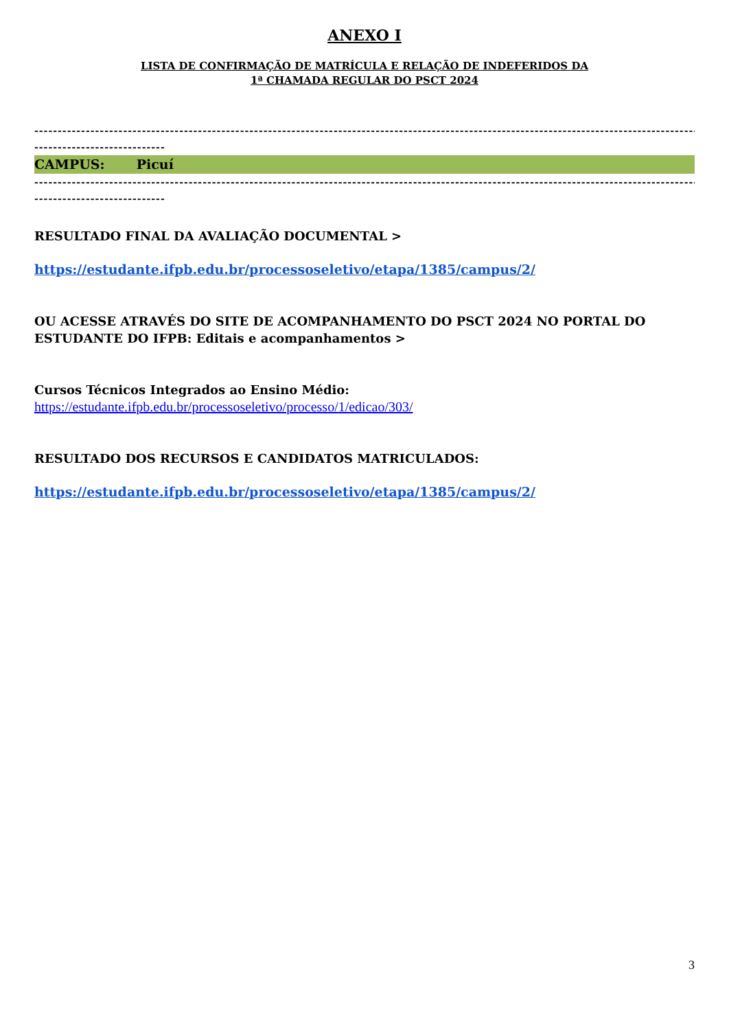ANEXO I
LISTA DE CONFIRMAÇÃO DE MATRÍCULA E RELAÇÃO DE INDEFERIDOS DA
1ª CHAMADA REGULAR DO PSCT 2024
------------------------------------------------------------------------------------------------------------------------------------------------
----------------------------
CAMPUS: Picuí
------------------------------------------------------------------------------------------------------------------------------------------------
----------------------------
RESULTADO FINAL DA AVALIAÇÃO DOCUMENTAL >
https://estudante.ifpb.edu.br/processoseletivo/etapa/1385/campus/2/
OU ACESSE ATRAVÉS DO SITE DE ACOMPANHAMENTO DO PSCT 2024 NO PORTAL DO ESTUDANTE DO IFPB: Editais e acompanhamentos >
Cursos Técnicos Integrados ao Ensino Médio:
https://estudante.ifpb.edu.br/processoseletivo/processo/1/edicao/303/
RESULTADO DOS RECURSOS E CANDIDATOS MATRICULADOS:
https://estudante.ifpb.edu.br/processoseletivo/etapa/1385/campus/2/
3